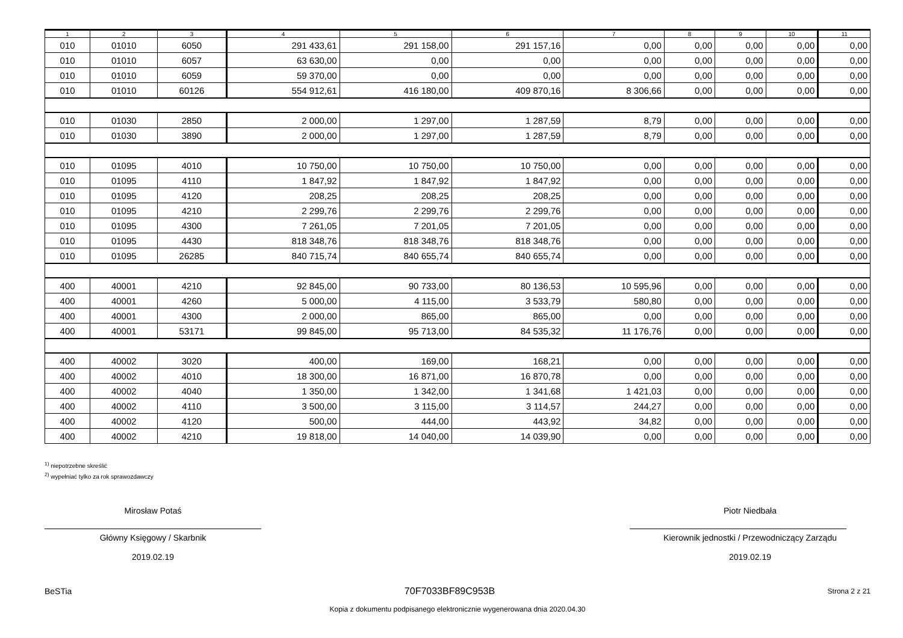| 1 | 2 | 3 | 4 | 5 | 6 | 7 | 8 | 9 | 10 | 11 |
| 010 | 01010 | 6050 | 291 433,61 | 291 158,00 | 291 157,16 | 0,00 | 0,00 | 0,00 | 0,00 | 0,00 |
| 010 | 01010 | 6057 | 63 630,00 | 0,00 | 0,00 | 0,00 | 0,00 | 0,00 | 0,00 | 0,00 |
| 010 | 01010 | 6059 | 59 370,00 | 0,00 | 0,00 | 0,00 | 0,00 | 0,00 | 0,00 | 0,00 |
| 010 | 01010 | 60126 | 554 912,61 | 416 180,00 | 409 870,16 | 8 306,66 | 0,00 | 0,00 | 0,00 | 0,00 |
| 010 | 01030 | 2850 | 2 000,00 | 1 297,00 | 1 287,59 | 8,79 | 0,00 | 0,00 | 0,00 | 0,00 |
| 010 | 01030 | 3890 | 2 000,00 | 1 297,00 | 1 287,59 | 8,79 | 0,00 | 0,00 | 0,00 | 0,00 |
| 010 | 01095 | 4010 | 10 750,00 | 10 750,00 | 10 750,00 | 0,00 | 0,00 | 0,00 | 0,00 | 0,00 |
| 010 | 01095 | 4110 | 1 847,92 | 1 847,92 | 1 847,92 | 0,00 | 0,00 | 0,00 | 0,00 | 0,00 |
| 010 | 01095 | 4120 | 208,25 | 208,25 | 208,25 | 0,00 | 0,00 | 0,00 | 0,00 | 0,00 |
| 010 | 01095 | 4210 | 2 299,76 | 2 299,76 | 2 299,76 | 0,00 | 0,00 | 0,00 | 0,00 | 0,00 |
| 010 | 01095 | 4300 | 7 261,05 | 7 201,05 | 7 201,05 | 0,00 | 0,00 | 0,00 | 0,00 | 0,00 |
| 010 | 01095 | 4430 | 818 348,76 | 818 348,76 | 818 348,76 | 0,00 | 0,00 | 0,00 | 0,00 | 0,00 |
| 010 | 01095 | 26285 | 840 715,74 | 840 655,74 | 840 655,74 | 0,00 | 0,00 | 0,00 | 0,00 | 0,00 |
| 400 | 40001 | 4210 | 92 845,00 | 90 733,00 | 80 136,53 | 10 595,96 | 0,00 | 0,00 | 0,00 | 0,00 |
| 400 | 40001 | 4260 | 5 000,00 | 4 115,00 | 3 533,79 | 580,80 | 0,00 | 0,00 | 0,00 | 0,00 |
| 400 | 40001 | 4300 | 2 000,00 | 865,00 | 865,00 | 0,00 | 0,00 | 0,00 | 0,00 | 0,00 |
| 400 | 40001 | 53171 | 99 845,00 | 95 713,00 | 84 535,32 | 11 176,76 | 0,00 | 0,00 | 0,00 | 0,00 |
| 400 | 40002 | 3020 | 400,00 | 169,00 | 168,21 | 0,00 | 0,00 | 0,00 | 0,00 | 0,00 |
| 400 | 40002 | 4010 | 18 300,00 | 16 871,00 | 16 870,78 | 0,00 | 0,00 | 0,00 | 0,00 | 0,00 |
| 400 | 40002 | 4040 | 1 350,00 | 1 342,00 | 1 341,68 | 1 421,03 | 0,00 | 0,00 | 0,00 | 0,00 |
| 400 | 40002 | 4110 | 3 500,00 | 3 115,00 | 3 114,57 | 244,27 | 0,00 | 0,00 | 0,00 | 0,00 |
| 400 | 40002 | 4120 | 500,00 | 444,00 | 443,92 | 34,82 | 0,00 | 0,00 | 0,00 | 0,00 |
| 400 | 40002 | 4210 | 19 818,00 | 14 040,00 | 14 039,90 | 0,00 | 0,00 | 0,00 | 0,00 | 0,00 |
<sup>1)</sup> niepotrzebne skreślić
<sup>2)</sup> wypełniać tylko za rok sprawozdawczy
Mirosław Potaś
Główny Księgowy / Skarbnik
2019.02.19
Piotr Niedbała
Kierownik jednostki / Przewodniczący Zarządu
2019.02.19
BeSTia 70F7033BF89C953B Strona 2 z 21
Kopia z dokumentu podpisanego elektronicznie wygenerowana dnia 2020.04.30